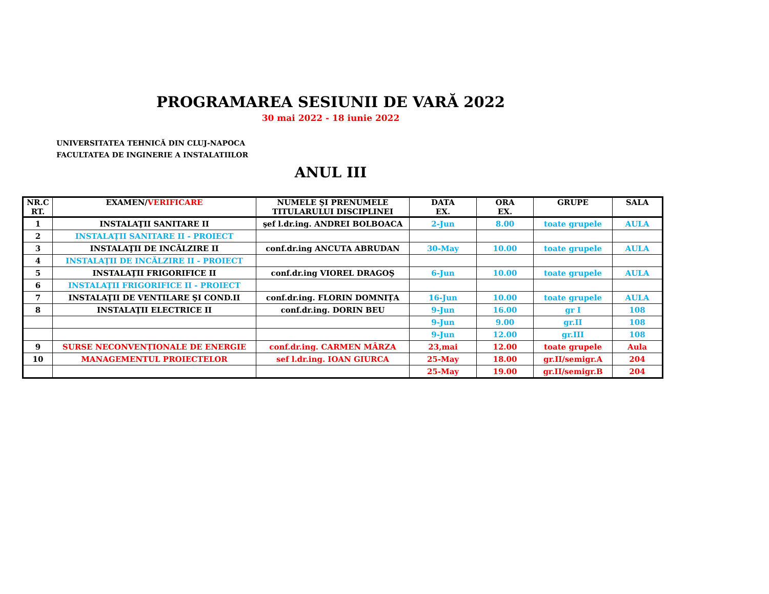PROGRAMAREA SESIUNII DE VARĂ 2022
30 mai 2022 - 18 iunie 2022
UNIVERSITATEA TEHNICĂ DIN CLUJ-NAPOCA
FACULTATEA DE INGINERIE A INSTALATIILOR
ANUL III
| NR.C RT. | EXAMEN/ VERIFICARE | NUMELE ŞI PRENUMELE TITULARULUI DISCIPLINEI | DATA EX. | ORA EX. | GRUPE | SALA |
| --- | --- | --- | --- | --- | --- | --- |
| 1 | INSTALAŢII SANITARE II | şef l.dr.ing. ANDREI BOLBOACA | 2-Jun | 8.00 | toate grupele | AULA |
| 2 | INSTALAŢII SANITARE II - PROIECT | | | | | |
| 3 | INSTALAŢII DE INCĂLZIRE II | conf.dr.ing ANCUTA ABRUDAN | 30-May | 10.00 | toate grupele | AULA |
| 4 | INSTALAŢII DE INCĂLZIRE II - PROIECT | | | | | |
| 5 | INSTALAŢII FRIGORIFICE II | conf.dr.ing VIOREL DRAGOŞ | 6-Jun | 10.00 | toate grupele | AULA |
| 6 | INSTALAŢII FRIGORIFICE II - PROIECT | | | | | |
| 7 | INSTALAŢII DE VENTILARE ŞI COND.II | conf.dr.ing. FLORIN DOMNIȚA | 16-Jun | 10.00 | toate grupele | AULA |
| 8 | INSTALAŢII ELECTRICE II | conf.dr.ing. DORIN BEU | 9-Jun | 16.00 | gr I | 108 |
| | | | 9-Jun | 9.00 | gr.II | 108 |
| | | | 9-Jun | 12.00 | gr.III | 108 |
| 9 | SURSE NECONVENȚIONALE DE ENERGIE | conf.dr.ing. CARMEN MÂRZA | 23,mai | 12.00 | toate grupele | Aula |
| 10 | MANAGEMENTUL PROIECTELOR | sef l.dr.ing. IOAN GIURCA | 25-May | 18.00 | gr.II/semigr.A | 204 |
| | | | 25-May | 19.00 | gr.II/semigr.B | 204 |